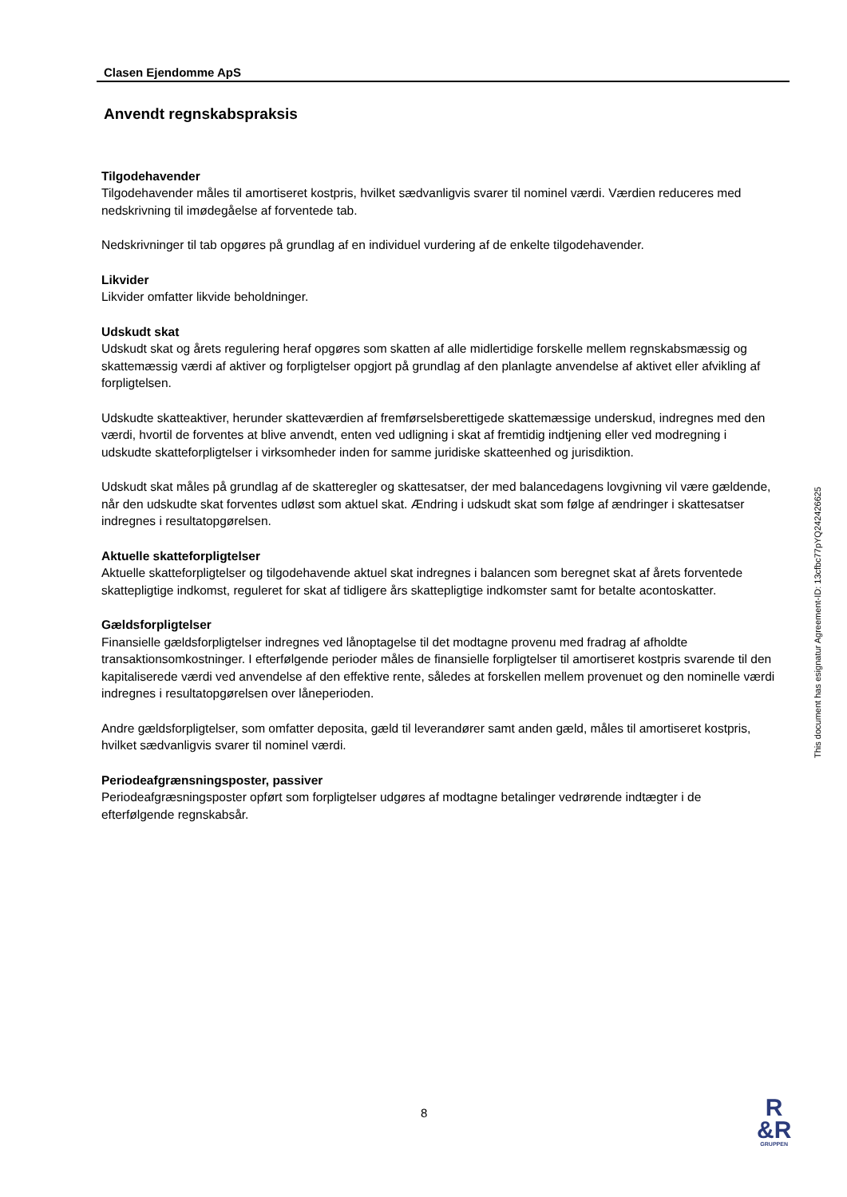Clasen Ejendomme ApS
Anvendt regnskabspraksis
Tilgodehavender
Tilgodehavender måles til amortiseret kostpris, hvilket sædvanligvis svarer til nominel værdi. Værdien reduceres med nedskrivning til imødegåelse af forventede tab.
Nedskrivninger til tab opgøres på grundlag af en individuel vurdering af de enkelte tilgodehavender.
Likvider
Likvider omfatter likvide beholdninger.
Udskudt skat
Udskudt skat og årets regulering heraf opgøres som skatten af alle midlertidige forskelle mellem regnskabsmæssig og skattemæssig værdi af aktiver og forpligtelser opgjort på grundlag af den planlagte anvendelse af aktivet eller afvikling af forpligtelsen.
Udskudte skatteaktiver, herunder skatteværdien af fremførselsberettigede skattemæssige underskud, indregnes med den værdi, hvortil de forventes at blive anvendt, enten ved udligning i skat af fremtidig indtjening eller ved modregning i udskudte skatteforpligtelser i virksomheder inden for samme juridiske skatteenhed og jurisdiktion.
Udskudt skat måles på grundlag af de skatteregler og skattesatser, der med balancedagens lovgivning vil være gældende, når den udskudte skat forventes udløst som aktuel skat. Ændring i udskudt skat som følge af ændringer i skattesatser indregnes i resultatopgørelsen.
Aktuelle skatteforpligtelser
Aktuelle skatteforpligtelser og tilgodehavende aktuel skat indregnes i balancen som beregnet skat af årets forventede skattepligtige indkomst, reguleret for skat af tidligere års skattepligtige indkomster samt for betalte acontoskatter.
Gældsforpligtelser
Finansielle gældsforpligtelser indregnes ved lånoptagelse til det modtagne provenu med fradrag af afholdte transaktionsomkostninger. I efterfølgende perioder måles de finansielle forpligtelser til amortiseret kostpris svarende til den kapitaliserede værdi ved anvendelse af den effektive rente, således at forskellen mellem provenuet og den nominelle værdi indregnes i resultatopgørelsen over låneperioden.
Andre gældsforpligtelser, som omfatter deposita, gæld til leverandører samt anden gæld, måles til amortiseret kostpris, hvilket sædvanligvis svarer til nominel værdi.
Periodeafgrænsningsposter, passiver
Periodeafgræsningsposter opført som forpligtelser udgøres af modtagne betalinger vedrørende indtægter i de efterfølgende regnskabsår.
This document has esignatur Agreement-ID: 13cfbc77pYQ242426625
8
R
&R
GRUPPEN